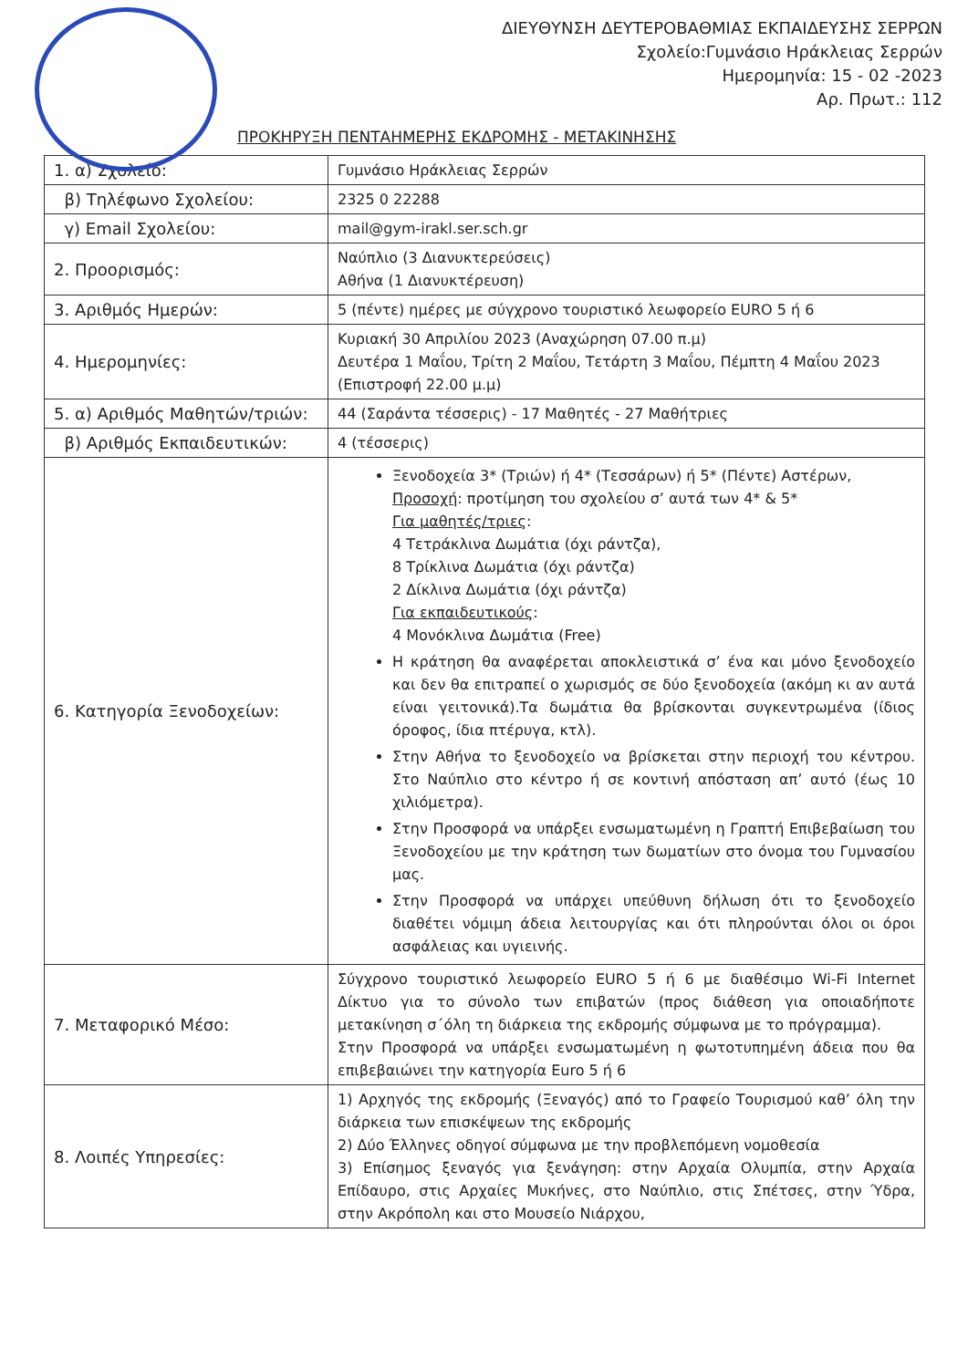ΔΙΕΥΘΥΝΣΗ ΔΕΥΤΕΡΟΒΑΘΜΙΑΣ ΕΚΠΑΙΔΕΥΣΗΣ ΣΕΡΡΩΝ
Σχολείο:Γυμνάσιο Ηράκλειας Σερρών
Ημερομηνία: 15 - 02 -2023
Αρ. Πρωτ.: 112
ΠΡΟΚΗΡΥΞΗ ΠΕΝΤΑΗΜΕΡΗΣ ΕΚΔΡΟΜΗΣ - ΜΕΤΑΚΙΝΗΣΗΣ
| 1. α) Σχολείο: | Γυμνάσιο Ηράκλειας Σερρών |
| β) Τηλέφωνο Σχολείου: | 2325 0 22288 |
| γ) Email Σχολείου: | mail@gym-irakl.ser.sch.gr |
| 2. Προορισμός: | Ναύπλιο (3 Διανυκτερεύσεις) Αθήνα (1 Διανυκτέρευση) |
| 3. Αριθμός Ημερών: | 5 (πέντε) ημέρες με σύγχρονο τουριστικό λεωφορείο EURO 5 ή 6 |
| 4. Ημερομηνίες: | Κυριακή 30 Απριλίου 2023 (Αναχώρηση 07.00 π.μ) Δευτέρα 1 Μαΐου, Τρίτη 2 Μαΐου, Τετάρτη 3 Μαΐου, Πέμπτη 4 Μαΐου 2023 (Επιστροφή 22.00 μ.μ) |
| 5. α) Αριθμός Μαθητών/τριών: | 44 (Σαράντα τέσσερις) - 17 Μαθητές - 27 Μαθήτριες |
| β) Αριθμός Εκπαιδευτικών: | 4 (τέσσερις) |
| 6. Κατηγορία Ξενοδοχείων: | Ξενοδοχεία 3* (Τριών) ή 4* (Τεσσάρων) ή 5* (Πέντε) Αστέρων, Προσοχή : προτίμηση του σχολείου σ’ αυτά των 4* & 5* Για μαθητές/τριες : 4 Τετράκλινα Δωμάτια (όχι ράντζα), 8 Τρίκλινα Δωμάτια (όχι ράντζα) 2 Δίκλινα Δωμάτια (όχι ράντζα) Για εκπαιδευτικούς : 4 Μονόκλινα Δωμάτια (Free) Η κράτηση θα αναφέρεται αποκλειστικά σ’ ένα και μόνο ξενοδοχείο και δεν θα επιτραπεί ο χωρισμός σε δύο ξενοδοχεία (ακόμη κι αν αυτά είναι γειτονικά).Τα δωμάτια θα βρίσκονται συγκεντρωμένα (ίδιος όροφος, ίδια πτέρυγα, κτλ). Στην Αθήνα το ξενοδοχείο να βρίσκεται στην περιοχή του κέντρου. Στο Ναύπλιο στο κέντρο ή σε κοντινή απόσταση απ’ αυτό (έως 10 χιλιόμετρα). Στην Προσφορά να υπάρξει ενσωματωμένη η Γραπτή Επιβεβαίωση του Ξενοδοχείου με την κράτηση των δωματίων στο όνομα του Γυμνασίου μας. Στην Προσφορά να υπάρχει υπεύθυνη δήλωση ότι το ξενοδοχείο διαθέτει νόμιμη άδεια λειτουργίας και ότι πληρούνται όλοι οι όροι ασφάλειας και υγιεινής. |
| 7. Μεταφορικό Μέσο: | Σύγχρονο τουριστικό λεωφορείο EURO 5 ή 6 με διαθέσιμο Wi-Fi Internet Δίκτυο για το σύνολο των επιβατών (προς διάθεση για οποιαδήποτε μετακίνηση σ΄όλη τη διάρκεια της εκδρομής σύμφωνα με το πρόγραμμα). Στην Προσφορά να υπάρξει ενσωματωμένη η φωτοτυπημένη άδεια που θα επιβεβαιώνει την κατηγορία Euro 5 ή 6 |
| 8. Λοιπές Υπηρεσίες: | 1) Αρχηγός της εκδρομής (Ξεναγός) από το Γραφείο Τουρισμού καθ’ όλη την διάρκεια των επισκέψεων της εκδρομής 2) Δύο Έλληνες οδηγοί σύμφωνα με την προβλεπόμενη νομοθεσία 3) Επίσημος ξεναγός για ξενάγηση: στην Αρχαία Ολυμπία, στην Αρχαία Επίδαυρο, στις Αρχαίες Μυκήνες, στο Ναύπλιο, στις Σπέτσες, στην Ύδρα, στην Ακρόπολη και στο Μουσείο Νιάρχου, |